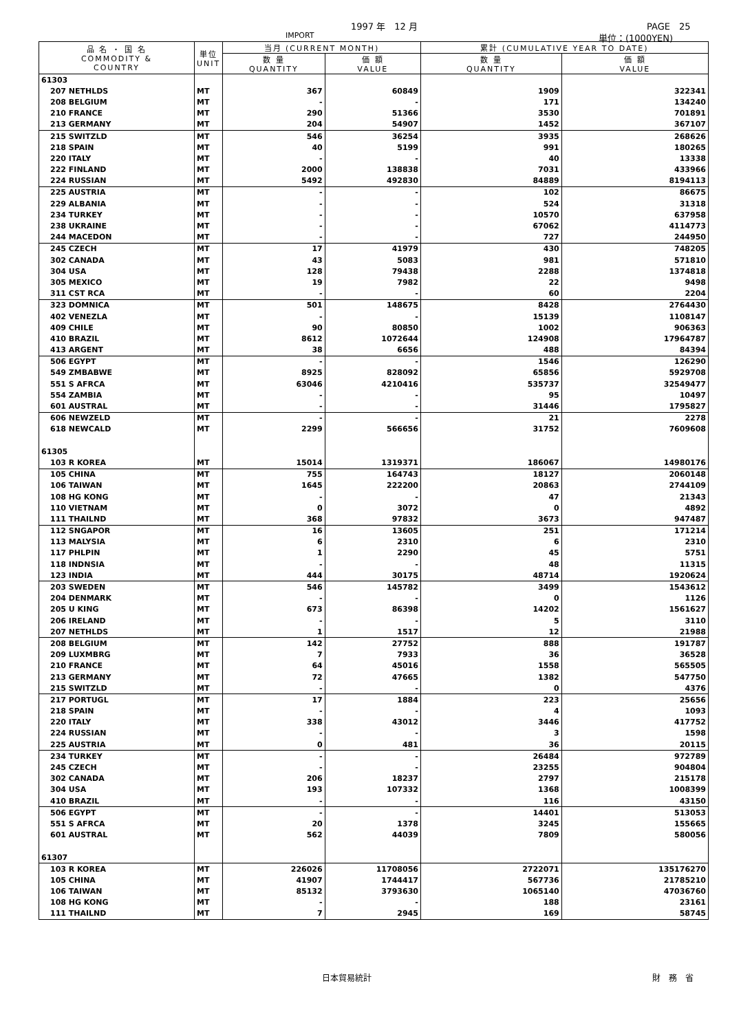1997 年　12 月 PAGE　25
IMPORT 単位：(1000YEN)
| 品 名 ・ 国 名 COMMODITY & COUNTRY | 単位 UNIT | 当月 (CURRENT MONTH) | | 累計 (CUMULATIVE YEAR TO DATE) | |
| --- | --- | --- | --- | --- | --- |
| | | 数 量 QUANTITY | 価 額 VALUE | 数 量 QUANTITY | 価 額 VALUE |
| 61303 | | | | | |
| 207 NETHLDS | MT | 367 | 60849 | 1909 | 322341 |
| 208 BELGIUM | MT | - | - | 171 | 134240 |
| 210 FRANCE | MT | 290 | 51366 | 3530 | 701891 |
| 213 GERMANY | MT | 204 | 54907 | 1452 | 367107 |
| 215 SWITZLD | MT | 546 | 36254 | 3935 | 268626 |
| 218 SPAIN | MT | 40 | 5199 | 991 | 180265 |
| 220 ITALY | MT | - | - | 40 | 13338 |
| 222 FINLAND | MT | 2000 | 138838 | 7031 | 433966 |
| 224 RUSSIAN | MT | 5492 | 492830 | 84889 | 8194113 |
| 225 AUSTRIA | MT | - | - | 102 | 86675 |
| 229 ALBANIA | MT | - | - | 524 | 31318 |
| 234 TURKEY | MT | - | - | 10570 | 637958 |
| 238 UKRAINE | MT | - | - | 67062 | 4114773 |
| 244 MACEDON | MT | - | - | 727 | 244950 |
| 245 CZECH | MT | 17 | 41979 | 430 | 748205 |
| 302 CANADA | MT | 43 | 5083 | 981 | 571810 |
| 304 USA | MT | 128 | 79438 | 2288 | 1374818 |
| 305 MEXICO | MT | 19 | 7982 | 22 | 9498 |
| 311 CST RCA | MT | - | - | 60 | 2204 |
| 323 DOMNICA | MT | 501 | 148675 | 8428 | 2764430 |
| 402 VENEZLA | MT | - | - | 15139 | 1108147 |
| 409 CHILE | MT | 90 | 80850 | 1002 | 906363 |
| 410 BRAZIL | MT | 8612 | 1072644 | 124908 | 17964787 |
| 413 ARGENT | MT | 38 | 6656 | 488 | 84394 |
| 506 EGYPT | MT | - | - | 1546 | 126290 |
| 549 ZMBABWE | MT | 8925 | 828092 | 65856 | 5929708 |
| 551 S AFRCA | MT | 63046 | 4210416 | 535737 | 32549477 |
| 554 ZAMBIA | MT | - | - | 95 | 10497 |
| 601 AUSTRAL | MT | - | - | 31446 | 1795827 |
| 606 NEWZELD | MT | - | - | 21 | 2278 |
| 618 NEWCALD | MT | 2299 | 566656 | 31752 | 7609608 |
| 61305 | | | | | |
| 103 R KOREA | MT | 15014 | 1319371 | 186067 | 14980176 |
| 105 CHINA | MT | 755 | 164743 | 18127 | 2060148 |
| 106 TAIWAN | MT | 1645 | 222200 | 20863 | 2744109 |
| 108 HG KONG | MT | - | - | 47 | 21343 |
| 110 VIETNAM | MT | 0 | 3072 | 0 | 4892 |
| 111 THAILND | MT | 368 | 97832 | 3673 | 947487 |
| 112 SNGAPOR | MT | 16 | 13605 | 251 | 171214 |
| 113 MALYSIA | MT | 6 | 2310 | 6 | 2310 |
| 117 PHLPIN | MT | 1 | 2290 | 45 | 5751 |
| 118 INDNSIA | MT | - | - | 48 | 11315 |
| 123 INDIA | MT | 444 | 30175 | 48714 | 1920624 |
| 203 SWEDEN | MT | 546 | 145782 | 3499 | 1543612 |
| 204 DENMARK | MT | - | - | 0 | 1126 |
| 205 U KING | MT | 673 | 86398 | 14202 | 1561627 |
| 206 IRELAND | MT | - | - | 5 | 3110 |
| 207 NETHLDS | MT | 1 | 1517 | 12 | 21988 |
| 208 BELGIUM | MT | 142 | 27752 | 888 | 191787 |
| 209 LUXMBRG | MT | 7 | 7933 | 36 | 36528 |
| 210 FRANCE | MT | 64 | 45016 | 1558 | 565505 |
| 213 GERMANY | MT | 72 | 47665 | 1382 | 547750 |
| 215 SWITZLD | MT | - | - | 0 | 4376 |
| 217 PORTUGL | MT | 17 | 1884 | 223 | 25656 |
| 218 SPAIN | MT | - | - | 4 | 1093 |
| 220 ITALY | MT | 338 | 43012 | 3446 | 417752 |
| 224 RUSSIAN | MT | - | - | 3 | 1598 |
| 225 AUSTRIA | MT | 0 | 481 | 36 | 20115 |
| 234 TURKEY | MT | - | - | 26484 | 972789 |
| 245 CZECH | MT | - | - | 23255 | 904804 |
| 302 CANADA | MT | 206 | 18237 | 2797 | 215178 |
| 304 USA | MT | 193 | 107332 | 1368 | 1008399 |
| 410 BRAZIL | MT | - | - | 116 | 43150 |
| 506 EGYPT | MT | - | - | 14401 | 513053 |
| 551 S AFRCA | MT | 20 | 1378 | 3245 | 155665 |
| 601 AUSTRAL | MT | 562 | 44039 | 7809 | 580056 |
| 61307 | | | | | |
| 103 R KOREA | MT | 226026 | 11708056 | 2722071 | 135176270 |
| 105 CHINA | MT | 41907 | 1744417 | 567736 | 21785210 |
| 106 TAIWAN | MT | 85132 | 3793630 | 1065140 | 47036760 |
| 108 HG KONG | MT | - | - | 188 | 23161 |
| 111 THAILND | MT | 7 | 2945 | 169 | 58745 |
日本貿易統計 財　務　省